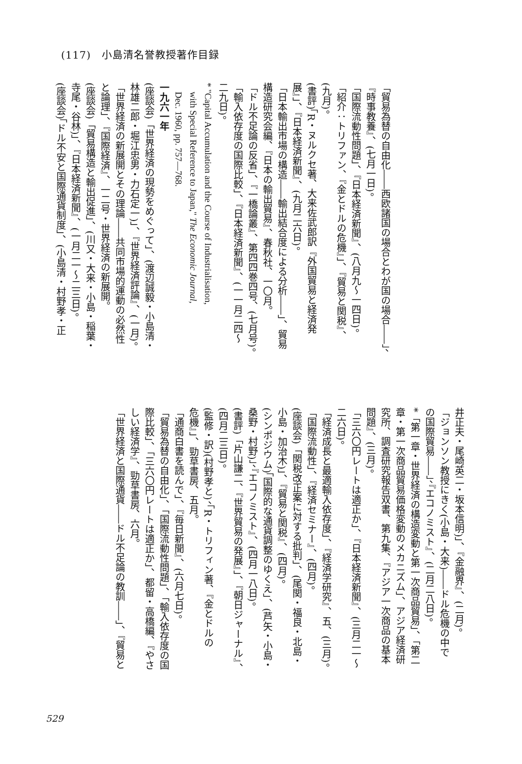(117)　小島清名誉教授著作目録
「貿易為替の自由化――西欧諸国の場合とわが国の場合――」、
『時事教養』、(七月一日)。
「国際流動性問題」、『日本経済新聞』、(八月九～一四日)。
「紹介：トリファン、『金とドルの危機』」、『貿易と関税』、
(九月)。
(書評)「R・ヌルクセ著、大来佐武郎訳『外国貿易と経済発
展』」、『日本経済新聞』、(九月二六日)。
「日本輸出市場の構造――輸出結合度による分析――」、貿易
構造研究会編、『日本の輸出貿易』、春秋社、一〇月。
「ドル不足論の反省」、『一橋論叢』、第四四巻四号、(七月号)。
「輸入依存度の国際比較」、『日本経済新聞』、(一一月二四～
二九日)。
* "Capital Accumulation and the Course of Industrialisation,
　with Special Reference to Japan," The Economic Journal,
　Dec. 1960, pp. 757—768.
一九六一年
(座談会)「世界経済の現勢をめぐって」、(渡辺誠毅・小島清・
林雄二郎・堀江忠男・力石定一)」、『世界経済評論』、(一月)。
「世界経済の新展開とその理論――共同市場的運動の必然性
と論理」、『国際経済』、一二号・世界経済の新展開。
(座談会)「貿易構造と輸出促進」、(川又・大来・小島・稲葉・
寺尾・谷林)」、『日本経済新聞』、(一月二一～二三日)。
(座談会)「ドル不安と国際通貨制度」、(小島清・村野孝・正
井正夫・尾崎英二・坂本信明)」、『金融界』、(二月)。
「ジョンソン教授にきく(小島・大来)――ドル危機の中で
の国際貿易――」、『エコノミスト』、(二月二八日)。
*「第一章・世界経済の構造変動と第一次商品貿易」、「第二
章・第一次商品貿易価格変動のメカニズム」、アジア経済研
究所、調査研究報告双書、第九集、『アジア一次商品の基本
問題』、(三月)。
「三六〇円レートは適正か」、『日本経済新聞』、(三月二一～
二六日)。
「経済成長と最適輸入依存度」、『経済学研究』、五、(三月)。
「国際流動性」、『経済セミナー』、(四月)。
(座談会)「関税改正案に対する批判」、(尾関・福良・北島・
小島・加治木)」、『貿易と関税』、(四月)。
(シンポジウム)「国際的な通貨調整のゆくえ」、(芦矢・小島・
桑野・村野)」、『エコノミスト』、(四月一八日)。
(書評)「片山謙二、『世界貿易の発展』」、『朝日ジャーナル』、
(四月二三日)。
(監修・訳)(村野孝と)、「R・トリフィン著、『金とドルの
危機』」、勁草書房、五月。
「通商白書を読んで」、『毎日新聞』、(六月七日)。
「貿易為替の自由化」、「国際流動性問題」、「輸入依存度の国
際比較」、「三六〇円レートは適正か」、都留・高橋編、『やさ
しい経済学』、勁草書房、六月。
「世界経済と国際通貨――ドル不足論の教訓――」、『貿易と
529